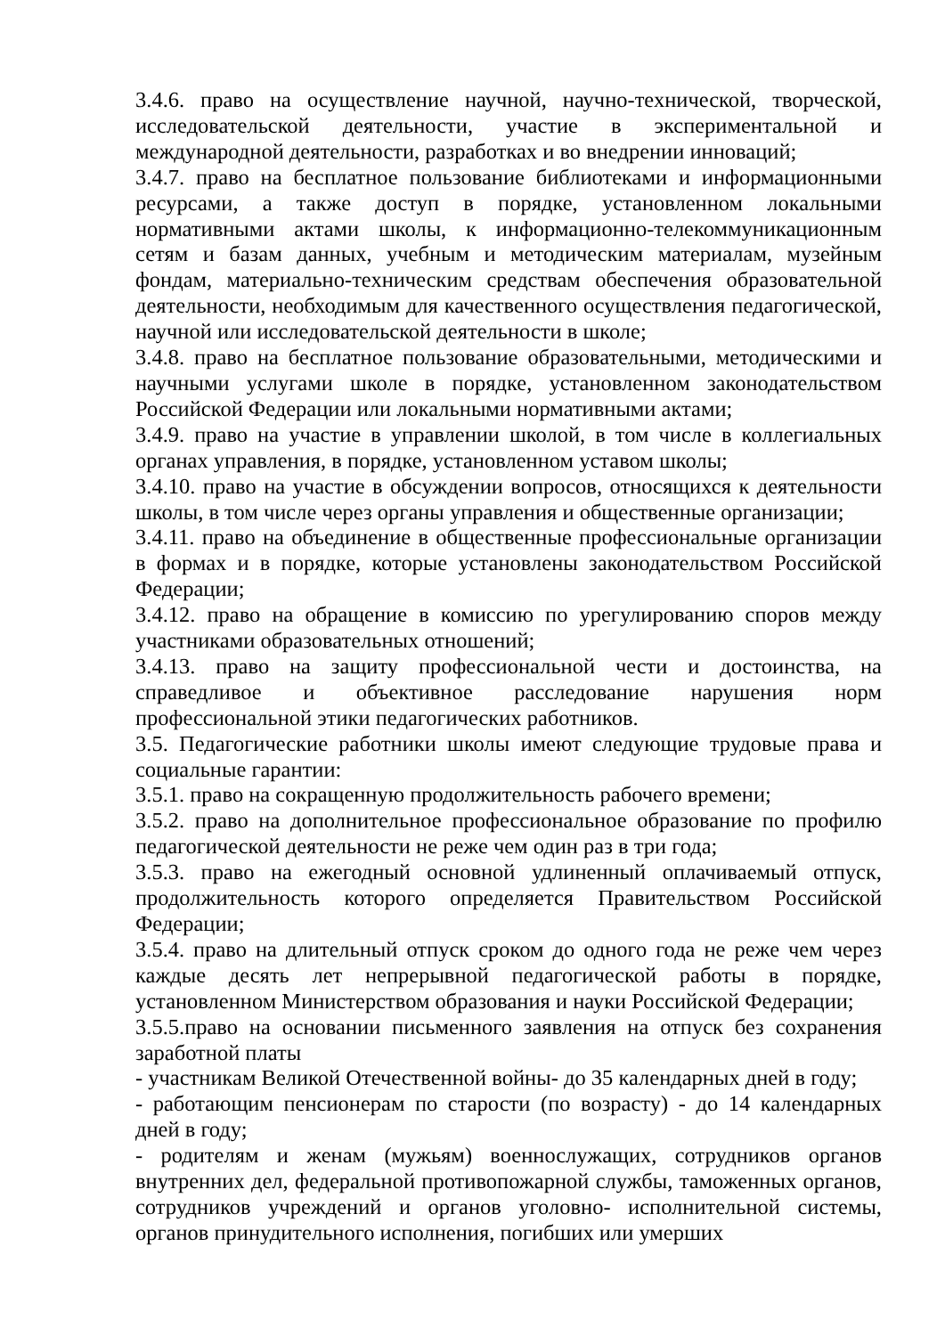3.4.6. право на осуществление научной, научно-технической, творческой, исследовательской деятельности, участие в экспериментальной и международной деятельности, разработках и во внедрении инноваций;
3.4.7. право на бесплатное пользование библиотеками и информационными ресурсами, а также доступ в порядке, установленном локальными нормативными актами школы, к информационно-телекоммуникационным сетям и базам данных, учебным и методическим материалам, музейным фондам, материально-техническим средствам обеспечения образовательной деятельности, необходимым для качественного осуществления педагогической, научной или исследовательской деятельности в школе;
3.4.8. право на бесплатное пользование образовательными, методическими и научными услугами школе в порядке, установленном законодательством Российской Федерации или локальными нормативными актами;
3.4.9. право на участие в управлении школой, в том числе в коллегиальных органах управления, в порядке, установленном уставом школы;
3.4.10. право на участие в обсуждении вопросов, относящихся к деятельности школы, в том числе через органы управления и общественные организации;
3.4.11. право на объединение в общественные профессиональные организации в формах и в порядке, которые установлены законодательством Российской Федерации;
3.4.12. право на обращение в комиссию по урегулированию споров между участниками образовательных отношений;
3.4.13. право на защиту профессиональной чести и достоинства, на справедливое и объективное расследование нарушения норм профессиональной этики педагогических работников.
3.5. Педагогические работники школы имеют следующие трудовые права и социальные гарантии:
3.5.1. право на сокращенную продолжительность рабочего времени;
3.5.2. право на дополнительное профессиональное образование по профилю педагогической деятельности не реже чем один раз в три года;
3.5.3. право на ежегодный основной удлиненный оплачиваемый отпуск, продолжительность которого определяется Правительством Российской Федерации;
3.5.4. право на длительный отпуск сроком до одного года не реже чем через каждые десять лет непрерывной педагогической работы в порядке, установленном Министерством образования и науки Российской Федерации;
3.5.5.право на основании письменного заявления на отпуск без сохранения заработной платы
- участникам Великой Отечественной войны- до 35 календарных дней в году;
- работающим пенсионерам по старости (по возрасту) - до 14 календарных дней в году;
- родителям и женам (мужьям) военнослужащих, сотрудников органов внутренних дел, федеральной противопожарной службы, таможенных органов, сотрудников учреждений и органов уголовно- исполнительной системы, органов принудительного исполнения, погибших или умерших